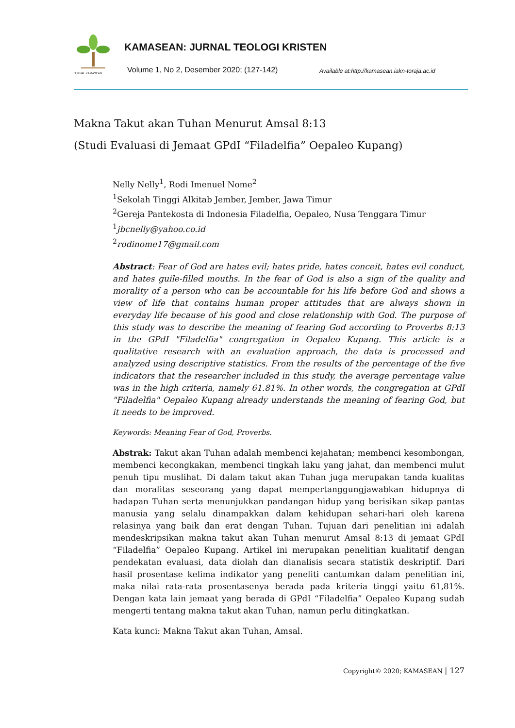JURNAL KAMASEAN
KAMASEAN: JURNAL TEOLOGI KRISTEN
Volume 1, No 2, Desember 2020; (127-142)
Available at:http://kamasean.iakn-toraja.ac.id
Makna Takut akan Tuhan Menurut Amsal 8:13
(Studi Evaluasi di Jemaat GPdI “Filadelfia” Oepaleo Kupang)
Nelly Nelly<sup>1</sup>, Rodi Imenuel Nome<sup>2</sup>
<sup>1</sup> Sekolah Tinggi Alkitab Jember, Jember, Jawa Timur
<sup>2</sup> Gereja Pantekosta di Indonesia Filadelfia, Oepaleo, Nusa Tenggara Timur
<sup>1</sup> jbcnelly@yahoo.co.id
<sup>2</sup> rodinome17@gmail.com
Abstract: Fear of God are hates evil; hates pride, hates conceit, hates evil conduct, and hates guile-filled mouths. In the fear of God is also a sign of the quality and morality of a person who can be accountable for his life before God and shows a view of life that contains human proper attitudes that are always shown in everyday life because of his good and close relationship with God. The purpose of this study was to describe the meaning of fearing God according to Proverbs 8:13 in the GPdI "Filadelfia" congregation in Oepaleo Kupang. This article is a qualitative research with an evaluation approach, the data is processed and analyzed using descriptive statistics. From the results of the percentage of the five indicators that the researcher included in this study, the average percentage value was in the high criteria, namely 61.81%. In other words, the congregation at GPdI "Filadelfia" Oepaleo Kupang already understands the meaning of fearing God, but it needs to be improved.
Keywords: Meaning Fear of God, Proverbs.
Abstrak: Takut akan Tuhan adalah membenci kejahatan; membenci kesombongan, membenci kecongkakan, membenci tingkah laku yang jahat, dan membenci mulut penuh tipu muslihat. Di dalam takut akan Tuhan juga merupakan tanda kualitas dan moralitas seseorang yang dapat mempertanggungjawabkan hidupnya di hadapan Tuhan serta menunjukkan pandangan hidup yang berisikan sikap pantas manusia yang selalu dinampakkan dalam kehidupan sehari-hari oleh karena relasinya yang baik dan erat dengan Tuhan. Tujuan dari penelitian ini adalah mendeskripsikan makna takut akan Tuhan menurut Amsal 8:13 di jemaat GPdI “Filadelfia” Oepaleo Kupang. Artikel ini merupakan penelitian kualitatif dengan pendekatan evaluasi, data diolah dan dianalisis secara statistik deskriptif. Dari hasil prosentase kelima indikator yang peneliti cantumkan dalam penelitian ini, maka nilai rata-rata prosentasenya berada pada kriteria tinggi yaitu 61,81%. Dengan kata lain jemaat yang berada di GPdI “Filadelfia” Oepaleo Kupang sudah mengerti tentang makna takut akan Tuhan, namun perlu ditingkatkan.
Kata kunci: Makna Takut akan Tuhan, Amsal.
Copyright© 2020; KAMASEAN | 127